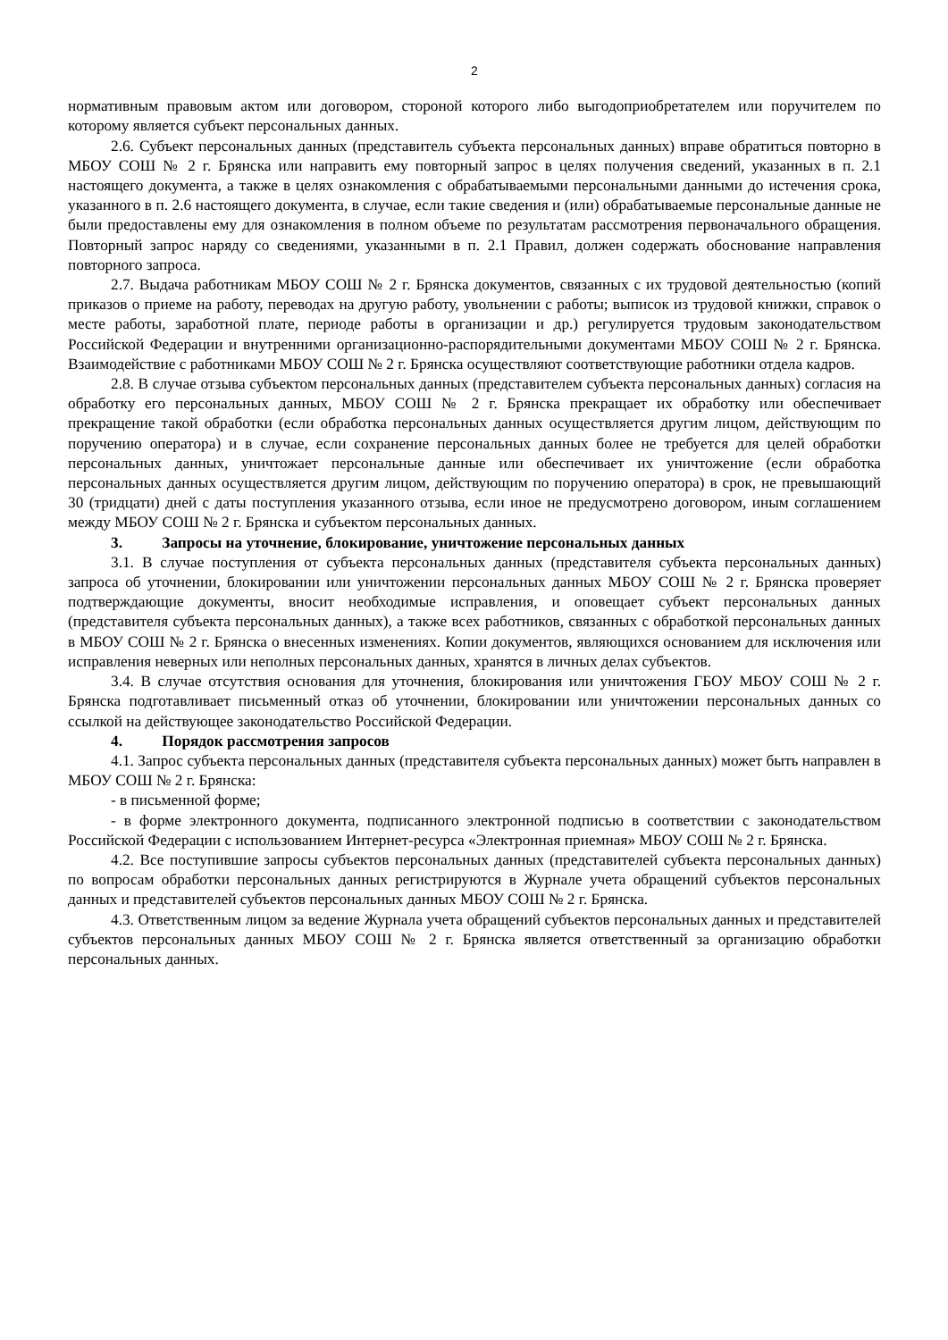2
нормативным правовым актом или договором, стороной которого либо выгодоприобретателем или поручителем по которому является субъект персональных данных.
2.6. Субъект персональных данных (представитель субъекта персональных данных) вправе обратиться повторно в МБОУ СОШ № 2 г. Брянска или направить ему повторный запрос в целях получения сведений, указанных в п. 2.1 настоящего документа, а также в целях ознакомления с обрабатываемыми персональными данными до истечения срока, указанного в п. 2.6 настоящего документа, в случае, если такие сведения и (или) обрабатываемые персональные данные не были предоставлены ему для ознакомления в полном объеме по результатам рассмотрения первоначального обращения. Повторный запрос наряду со сведениями, указанными в п. 2.1 Правил, должен содержать обоснование направления повторного запроса.
2.7. Выдача работникам МБОУ СОШ № 2 г. Брянска документов, связанных с их трудовой деятельностью (копий приказов о приеме на работу, переводах на другую работу, увольнении с работы; выписок из трудовой книжки, справок о месте работы, заработной плате, периоде работы в организации и др.) регулируется трудовым законодательством Российской Федерации и внутренними организационно-распорядительными документами МБОУ СОШ № 2 г. Брянска. Взаимодействие с работниками МБОУ СОШ № 2 г. Брянска осуществляют соответствующие работники отдела кадров.
2.8. В случае отзыва субъектом персональных данных (представителем субъекта персональных данных) согласия на обработку его персональных данных, МБОУ СОШ № 2 г. Брянска прекращает их обработку или обеспечивает прекращение такой обработки (если обработка персональных данных осуществляется другим лицом, действующим по поручению оператора) и в случае, если сохранение персональных данных более не требуется для целей обработки персональных данных, уничтожает персональные данные или обеспечивает их уничтожение (если обработка персональных данных осуществляется другим лицом, действующим по поручению оператора) в срок, не превышающий 30 (тридцати) дней с даты поступления указанного отзыва, если иное не предусмотрено договором, иным соглашением между МБОУ СОШ № 2 г. Брянска и субъектом персональных данных.
3. Запросы на уточнение, блокирование, уничтожение персональных данных
3.1. В случае поступления от субъекта персональных данных (представителя субъекта персональных данных) запроса об уточнении, блокировании или уничтожении персональных данных МБОУ СОШ № 2 г. Брянска проверяет подтверждающие документы, вносит необходимые исправления, и оповещает субъект персональных данных (представителя субъекта персональных данных), а также всех работников, связанных с обработкой персональных данных в МБОУ СОШ № 2 г. Брянска о внесенных изменениях. Копии документов, являющихся основанием для исключения или исправления неверных или неполных персональных данных, хранятся в личных делах субъектов.
3.4. В случае отсутствия основания для уточнения, блокирования или уничтожения ГБОУ МБОУ СОШ № 2 г. Брянска подготавливает письменный отказ об уточнении, блокировании или уничтожении персональных данных со ссылкой на действующее законодательство Российской Федерации.
4. Порядок рассмотрения запросов
4.1. Запрос субъекта персональных данных (представителя субъекта персональных данных) может быть направлен в МБОУ СОШ № 2 г. Брянска:
- в письменной форме;
- в форме электронного документа, подписанного электронной подписью в соответствии с законодательством Российской Федерации с использованием Интернет-ресурса «Электронная приемная» МБОУ СОШ № 2 г. Брянска.
4.2. Все поступившие запросы субъектов персональных данных (представителей субъекта персональных данных) по вопросам обработки персональных данных регистрируются в Журнале учета обращений субъектов персональных данных и представителей субъектов персональных данных МБОУ СОШ № 2 г. Брянска.
4.3. Ответственным лицом за ведение Журнала учета обращений субъектов персональных данных и представителей субъектов персональных данных МБОУ СОШ № 2 г. Брянска является ответственный за организацию обработки персональных данных.